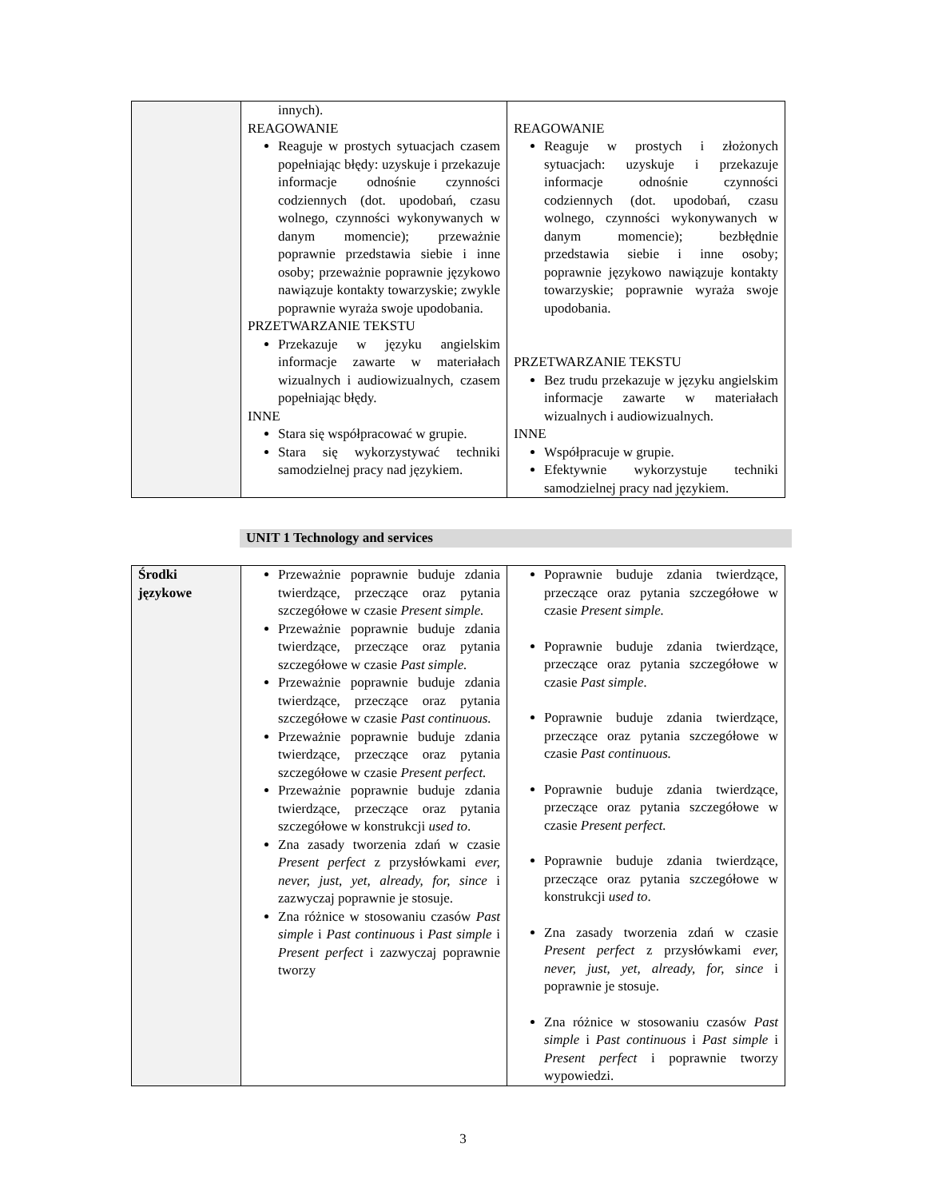| | innych). REAGOWANIE Reaguje w prostych sytuacjach czasem popełniając błędy: uzyskuje i przekazuje informacje odnośnie czynności codziennych (dot. upodobań, czasu wolnego, czynności wykonywanych w danym momencie); przeważnie poprawnie przedstawia siebie i inne osoby; przeważnie poprawnie językowo nawiązuje kontakty towarzyskie; zwykle poprawnie wyraża swoje upodobania. PRZETWARZANIE TEKSTU Przekazuje w języku angielskim informacje zawarte w materiałach wizualnych i audiowizualnych, czasem popełniając błędy. INNE Stara się współpracować w grupie. Stara się wykorzystywać techniki samodzielnej pracy nad językiem. | REAGOWANIE Reaguje w prostych i złożonych sytuacjach: uzyskuje i przekazuje informacje odnośnie czynności codziennych (dot. upodobań, czasu wolnego, czynności wykonywanych w danym momencie); bezbłędnie przedstawia siebie i inne osoby; poprawnie językowo nawiązuje kontakty towarzyskie; poprawnie wyraża swoje upodobania. PRZETWARZANIE TEKSTU Bez trudu przekazuje w języku angielskim informacje zawarte w materiałach wizualnych i audiowizualnych. INNE Współpracuje w grupie. Efektywnie wykorzystuje techniki samodzielnej pracy nad językiem. |
UNIT 1 Technology and services
| Środki językowe | Przeważnie poprawnie buduje zdania twierdzące, przeczące oraz pytania szczegółowe w czasie Present simple. Przeważnie poprawnie buduje zdania twierdzące, przeczące oraz pytania szczegółowe w czasie Past simple. Przeważnie poprawnie buduje zdania twierdzące, przeczące oraz pytania szczegółowe w czasie Past continuous. Przeważnie poprawnie buduje zdania twierdzące, przeczące oraz pytania szczegółowe w czasie Present perfect. Przeważnie poprawnie buduje zdania twierdzące, przeczące oraz pytania szczegółowe w konstrukcji used to . Zna zasady tworzenia zdań w czasie Present perfect z przysłówkami ever, never, just, yet, already, for, since i zazwyczaj poprawnie je stosuje. Zna różnice w stosowaniu czasów Past simple i Past continuous i Past simple i Present perfect i zazwyczaj poprawnie tworzy | Poprawnie buduje zdania twierdzące, przeczące oraz pytania szczegółowe w czasie Present simple. Poprawnie buduje zdania twierdzące, przeczące oraz pytania szczegółowe w czasie Past simple. Poprawnie buduje zdania twierdzące, przeczące oraz pytania szczegółowe w czasie Past continuous. Poprawnie buduje zdania twierdzące, przeczące oraz pytania szczegółowe w czasie Present perfect. Poprawnie buduje zdania twierdzące, przeczące oraz pytania szczegółowe w konstrukcji used to . Zna zasady tworzenia zdań w czasie Present perfect z przysłówkami ever, never, just, yet, already, for, since i poprawnie je stosuje. Zna różnice w stosowaniu czasów Past simple i Past continuous i Past simple i Present perfect i poprawnie tworzy wypowiedzi. |
3